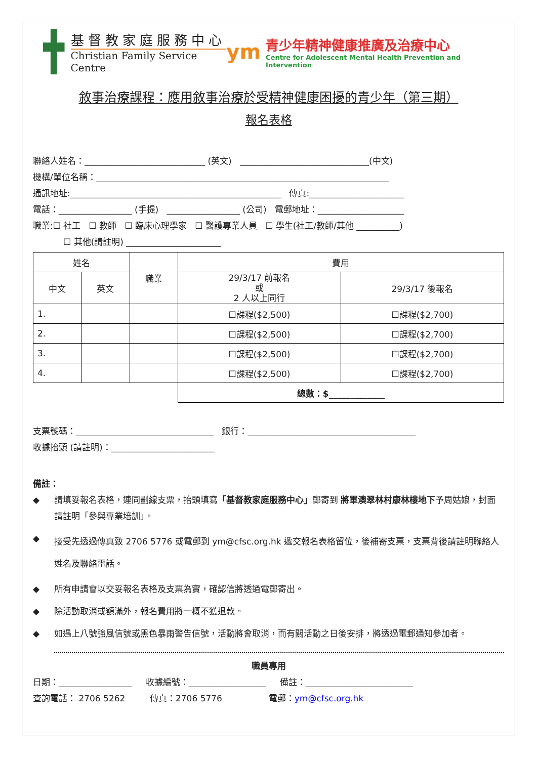基督教家庭服務中心
Christian Family Service Centre
ym
青少年精神健康推廣及治療中心
Centre for Adolescent Mental Health Prevention and Intervention
敘事治療課程：應用敘事治療於受精神健康困擾的青少年（第三期）
報名表格
聯絡人姓名：____________________________ (英文) ______________________________(中文)
機構/單位名稱：____________________________________________________________________
通訊地址:_________________________________________________ 傳真:______________________
電話：_________________ (手提) _________________ (公司) 電郵地址：____________________
職業:☐ 社工 ☐ 教師 ☐ 臨床心理學家 ☐ 醫護專業人員 ☐ 學生(社工/教師/其他 __________)
☐ 其他(請註明) ______________________
| 姓名 | | 職業 | 費用 | |
| --- | --- | --- | --- | --- |
| 中文 | 英文 | | 29/3/17 前報名 或 2 人以上同行 | 29/3/17 後報名 |
| 1. | | | ☐課程($2,500) | ☐課程($2,700) |
| 2. | | | ☐課程($2,500) | ☐課程($2,700) |
| 3. | | | ☐課程($2,500) | ☐課程($2,700) |
| 4. | | | ☐課程($2,500) | ☐課程($2,700) |
| | | | 總數：$_____________ | |
支票號碼：________________________________ 銀行：_______________________________________
收據抬頭 (請註明)：________________________
備註：
◆ 請填妥報名表格，連同劃線支票，抬頭填寫「基督教家庭服務中心」郵寄到 將軍澳翠林村康林樓地下予周姑娘，封面請註明「參與專業培訓」。
◆
接受先透過傳真致 2706 5776 或電郵到 ym@cfsc.org.hk 遞交報名表格留位，後補寄支票，支票背後請註明聯絡人姓名及聯絡電話。
◆ 所有申請會以交妥報名表格及支票為實，確認信將透過電郵寄出。
◆ 除活動取消或額滿外，報名費用將一概不獲退款。
◆ 如遇上八號強風信號或黑色暴雨警告信號，活動將會取消，而有關活動之日後安排，將透過電郵通知參加者。
職員專用
日期：_________________ 收據編號：__________________ 備註：_________________________
查詢電話： 2706 5262 傳真：2706 5776 電郵：ym@cfsc.org.hk